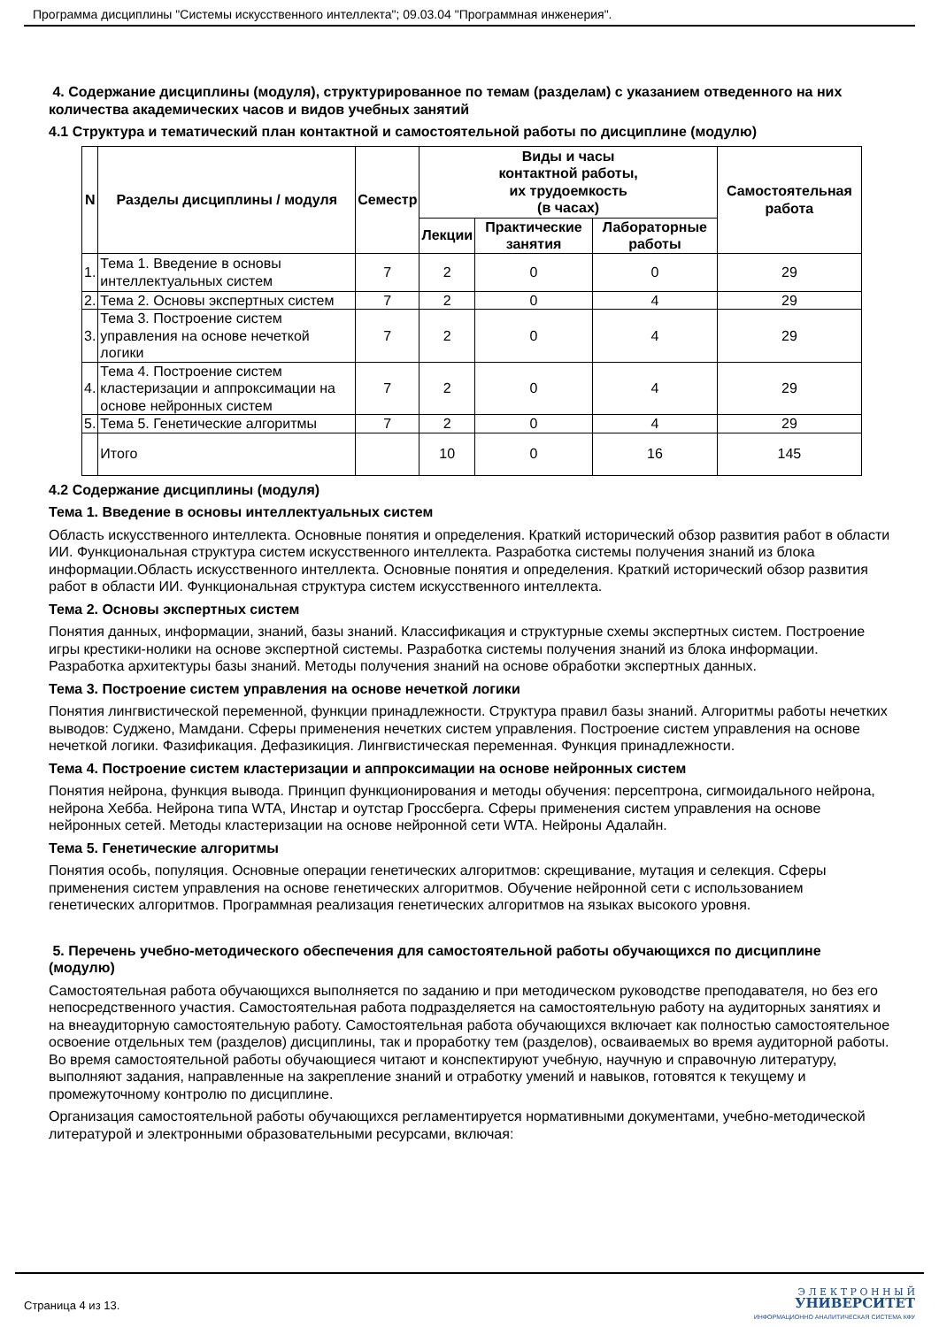Программа дисциплины "Системы искусственного интеллекта"; 09.03.04 "Программная инженерия".
4. Содержание дисциплины (модуля), структурированное по темам (разделам) с указанием отведенного на них количества академических часов и видов учебных занятий
4.1 Структура и тематический план контактной и самостоятельной работы по дисциплине (модулю)
| N | Разделы дисциплины / модуля | Семестр | Виды и часы контактной работы, их трудоемкость (в часах) | | | Самостоятельная работа |
| --- | --- | --- | --- | --- | --- | --- |
| | | | Лекции | Практические занятия | Лабораторные работы | |
| 1. | Тема 1. Введение в основы интеллектуальных систем | 7 | 2 | 0 | 0 | 29 |
| 2. | Тема 2. Основы экспертных систем | 7 | 2 | 0 | 4 | 29 |
| 3. | Тема 3. Построение систем управления на основе нечеткой логики | 7 | 2 | 0 | 4 | 29 |
| 4. | Тема 4. Построение систем кластеризации и аппроксимации на основе нейронных систем | 7 | 2 | 0 | 4 | 29 |
| 5. | Тема 5. Генетические алгоритмы | 7 | 2 | 0 | 4 | 29 |
| | Итого | | 10 | 0 | 16 | 145 |
4.2 Содержание дисциплины (модуля)
Тема 1. Введение в основы интеллектуальных систем
Область искусственного интеллекта. Основные понятия и определения. Краткий исторический обзор развития работ в области ИИ. Функциональная структура систем искусственного интеллекта. Разработка системы получения знаний из блока информации.Область искусственного интеллекта. Основные понятия и определения. Краткий исторический обзор развития работ в области ИИ. Функциональная структура систем искусственного интеллекта.
Тема 2. Основы экспертных систем
Понятия данных, информации, знаний, базы знаний. Классификация и структурные схемы экспертных систем. Построение игры крестики-нолики на основе экспертной системы. Разработка системы получения знаний из блока информации. Разработка архитектуры базы знаний. Методы получения знаний на основе обработки экспертных данных.
Тема 3. Построение систем управления на основе нечеткой логики
Понятия лингвистической переменной, функции принадлежности. Структура правил базы знаний. Алгоритмы работы нечетких выводов: Суджено, Мамдани. Сферы применения нечетких систем управления. Построение систем управления на основе нечеткой логики. Фазификация. Дефазикиция. Лингвистическая переменная. Функция принадлежности.
Тема 4. Построение систем кластеризации и аппроксимации на основе нейронных систем
Понятия нейрона, функция вывода. Принцип функционирования и методы обучения: персептрона, сигмоидального нейрона, нейрона Хебба. Нейрона типа WTA, Инстар и оутстар Гроссберга. Сферы применения систем управления на основе нейронных сетей. Методы кластеризации на основе нейронной сети WTA. Нейроны Адалайн.
Тема 5. Генетические алгоритмы
Понятия особь, популяция. Основные операции генетических алгоритмов: скрещивание, мутация и селекция. Сферы применения систем управления на основе генетических алгоритмов. Обучение нейронной сети с использованием генетических алгоритмов. Программная реализация генетических алгоритмов на языках высокого уровня.
5. Перечень учебно-методического обеспечения для самостоятельной работы обучающихся по дисциплине (модулю)
Самостоятельная работа обучающихся выполняется по заданию и при методическом руководстве преподавателя, но без его непосредственного участия. Самостоятельная работа подразделяется на самостоятельную работу на аудиторных занятиях и на внеаудиторную самостоятельную работу. Самостоятельная работа обучающихся включает как полностью самостоятельное освоение отдельных тем (разделов) дисциплины, так и проработку тем (разделов), осваиваемых во время аудиторной работы. Во время самостоятельной работы обучающиеся читают и конспектируют учебную, научную и справочную литературу, выполняют задания, направленные на закрепление знаний и отработку умений и навыков, готовятся к текущему и промежуточному контролю по дисциплине.
Организация самостоятельной работы обучающихся регламентируется нормативными документами, учебно-методической литературой и электронными образовательными ресурсами, включая:
Страница 4 из 13.
Э Л Е К Т Р О Н Н Ы Й
УНИВЕРСИТЕТ
ИНФОРМАЦИОННО АНАЛИТИЧЕСКАЯ СИСТЕМА КФУ